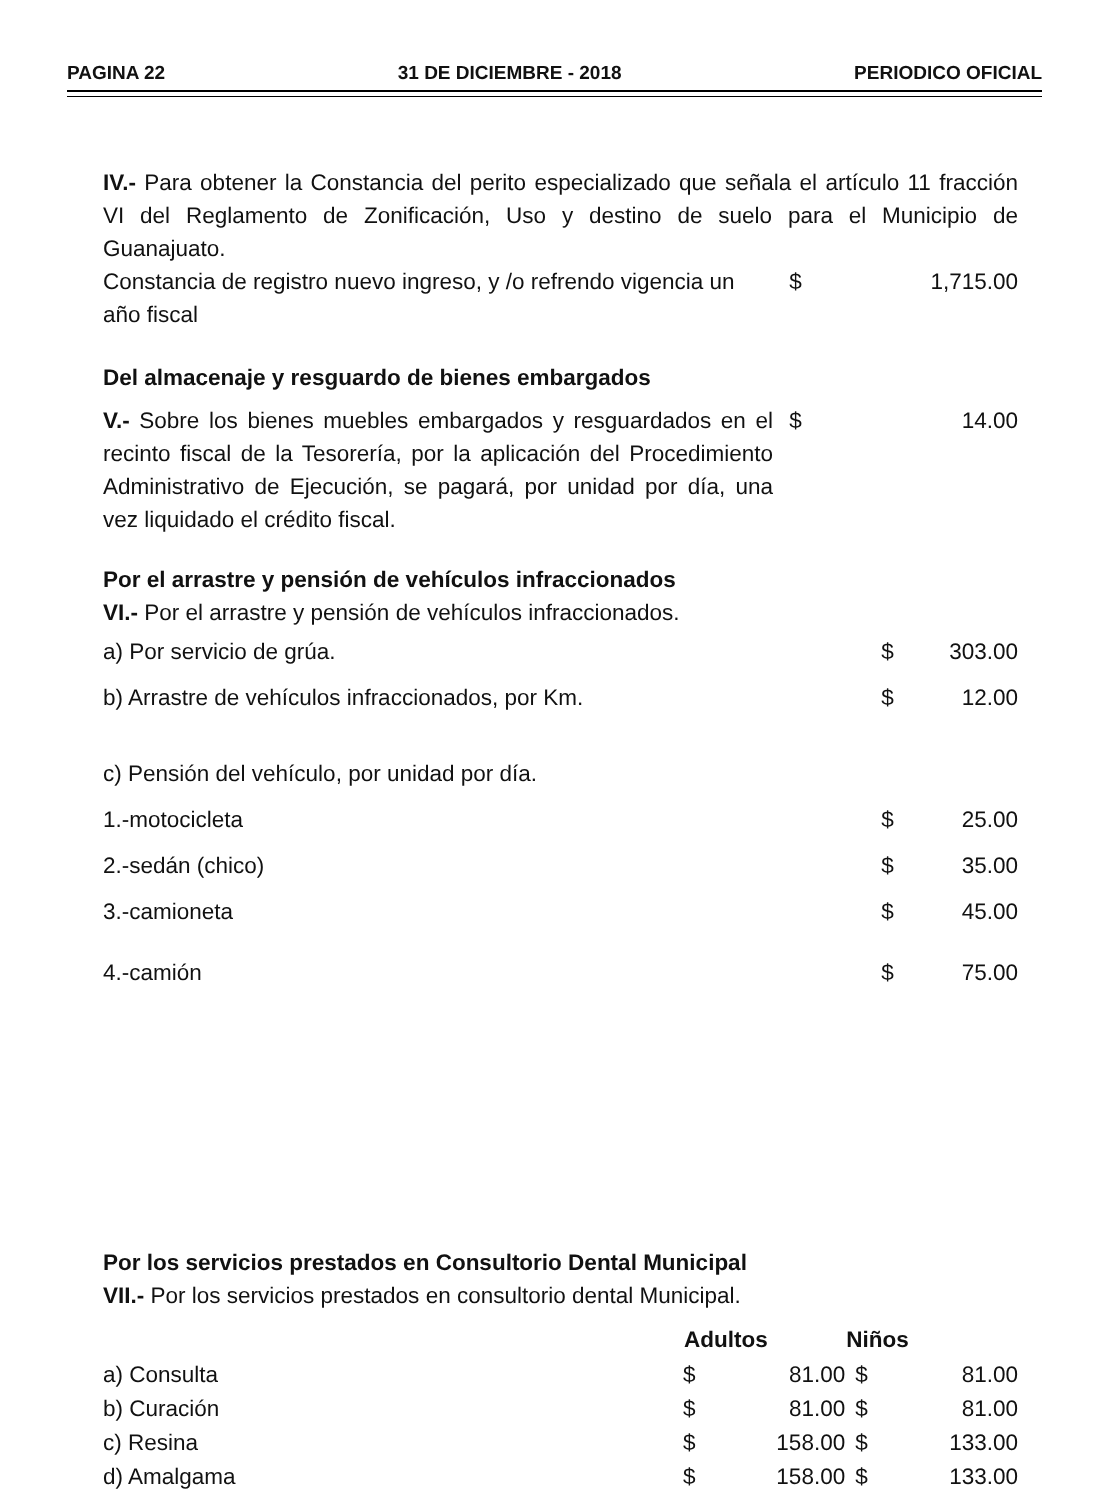PAGINA 22 31 DE DICIEMBRE - 2018 PERIODICO OFICIAL
IV.- Para obtener la Constancia del perito especializado que señala el artículo 11 fracción VI del Reglamento de Zonificación, Uso y destino de suelo para el Municipio de Guanajuato.
| Constancia de registro nuevo ingreso, y /o refrendo vigencia un año fiscal | $ | 1,715.00 |
Del almacenaje y resguardo de bienes embargados
| V.- Sobre los bienes muebles embargados y resguardados en el recinto fiscal de la Tesorería, por la aplicación del Procedimiento Administrativo de Ejecución, se pagará, por unidad por día, una vez liquidado el crédito fiscal. | $ | 14.00 |
Por el arrastre y pensión de vehículos infraccionados
VI.- Por el arrastre y pensión de vehículos infraccionados.
| a) Por servicio de grúa. | $ | 303.00 |
| b) Arrastre de vehículos infraccionados, por Km. | $ | 12.00 |
| c) Pensión del vehículo, por unidad por día. | | |
| 1.-motocicleta | $ | 25.00 |
| 2.-sedán (chico) | $ | 35.00 |
| 3.-camioneta | $ | 45.00 |
| 4.-camión | $ | 75.00 |
Por los servicios prestados en Consultorio Dental Municipal
VII.- Por los servicios prestados en consultorio dental Municipal.
| | Adultos | | Niños | |
| a) Consulta | $ | 81.00 | $ | 81.00 |
| b) Curación | $ | 81.00 | $ | 81.00 |
| c) Resina | $ | 158.00 | $ | 133.00 |
| d) Amalgama | $ | 158.00 | $ | 133.00 |